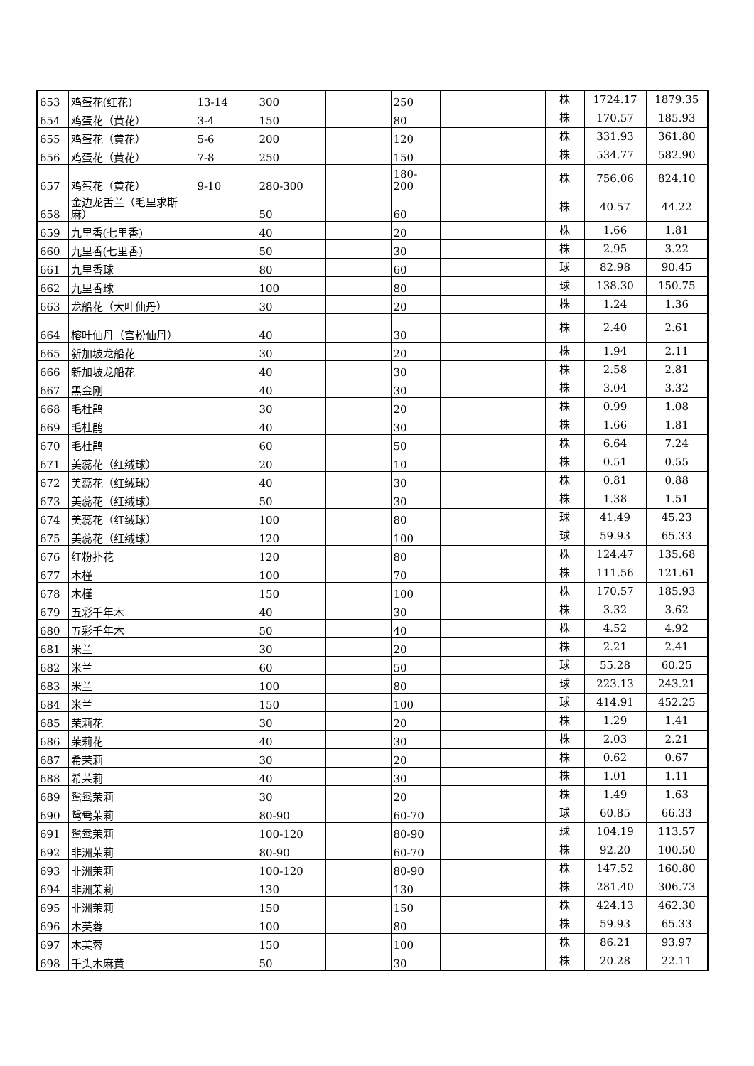| 653 | 鸡蛋花(红花) | 13-14 | 300 | | 250 | | 株 | 1724.17 | 1879.35 |
| 654 | 鸡蛋花（黄花） | 3-4 | 150 | | 80 | | 株 | 170.57 | 185.93 |
| 655 | 鸡蛋花（黄花） | 5-6 | 200 | | 120 | | 株 | 331.93 | 361.80 |
| 656 | 鸡蛋花（黄花） | 7-8 | 250 | | 150 | | 株 | 534.77 | 582.90 |
| 657 | 鸡蛋花（黄花） | 9-10 | 280-300 | | 180-200 | | 株 | 756.06 | 824.10 |
| 658 | 金边龙舌兰（毛里求斯麻） | | 50 | | 60 | | 株 | 40.57 | 44.22 |
| 659 | 九里香(七里香) | | 40 | | 20 | | 株 | 1.66 | 1.81 |
| 660 | 九里香(七里香) | | 50 | | 30 | | 株 | 2.95 | 3.22 |
| 661 | 九里香球 | | 80 | | 60 | | 球 | 82.98 | 90.45 |
| 662 | 九里香球 | | 100 | | 80 | | 球 | 138.30 | 150.75 |
| 663 | 龙船花（大叶仙丹） | | 30 | | 20 | | 株 | 1.24 | 1.36 |
| 664 | 榕叶仙丹（宫粉仙丹） | | 40 | | 30 | | 株 | 2.40 | 2.61 |
| 665 | 新加坡龙船花 | | 30 | | 20 | | 株 | 1.94 | 2.11 |
| 666 | 新加坡龙船花 | | 40 | | 30 | | 株 | 2.58 | 2.81 |
| 667 | 黑金刚 | | 40 | | 30 | | 株 | 3.04 | 3.32 |
| 668 | 毛杜鹃 | | 30 | | 20 | | 株 | 0.99 | 1.08 |
| 669 | 毛杜鹃 | | 40 | | 30 | | 株 | 1.66 | 1.81 |
| 670 | 毛杜鹃 | | 60 | | 50 | | 株 | 6.64 | 7.24 |
| 671 | 美蕊花（红绒球） | | 20 | | 10 | | 株 | 0.51 | 0.55 |
| 672 | 美蕊花（红绒球） | | 40 | | 30 | | 株 | 0.81 | 0.88 |
| 673 | 美蕊花（红绒球） | | 50 | | 30 | | 株 | 1.38 | 1.51 |
| 674 | 美蕊花（红绒球） | | 100 | | 80 | | 球 | 41.49 | 45.23 |
| 675 | 美蕊花（红绒球） | | 120 | | 100 | | 球 | 59.93 | 65.33 |
| 676 | 红粉扑花 | | 120 | | 80 | | 株 | 124.47 | 135.68 |
| 677 | 木槿 | | 100 | | 70 | | 株 | 111.56 | 121.61 |
| 678 | 木槿 | | 150 | | 100 | | 株 | 170.57 | 185.93 |
| 679 | 五彩千年木 | | 40 | | 30 | | 株 | 3.32 | 3.62 |
| 680 | 五彩千年木 | | 50 | | 40 | | 株 | 4.52 | 4.92 |
| 681 | 米兰 | | 30 | | 20 | | 株 | 2.21 | 2.41 |
| 682 | 米兰 | | 60 | | 50 | | 球 | 55.28 | 60.25 |
| 683 | 米兰 | | 100 | | 80 | | 球 | 223.13 | 243.21 |
| 684 | 米兰 | | 150 | | 100 | | 球 | 414.91 | 452.25 |
| 685 | 茉莉花 | | 30 | | 20 | | 株 | 1.29 | 1.41 |
| 686 | 茉莉花 | | 40 | | 30 | | 株 | 2.03 | 2.21 |
| 687 | 希茉莉 | | 30 | | 20 | | 株 | 0.62 | 0.67 |
| 688 | 希茉莉 | | 40 | | 30 | | 株 | 1.01 | 1.11 |
| 689 | 鸳鸯茉莉 | | 30 | | 20 | | 株 | 1.49 | 1.63 |
| 690 | 鸳鸯茉莉 | | 80-90 | | 60-70 | | 球 | 60.85 | 66.33 |
| 691 | 鸳鸯茉莉 | | 100-120 | | 80-90 | | 球 | 104.19 | 113.57 |
| 692 | 非洲茉莉 | | 80-90 | | 60-70 | | 株 | 92.20 | 100.50 |
| 693 | 非洲茉莉 | | 100-120 | | 80-90 | | 株 | 147.52 | 160.80 |
| 694 | 非洲茉莉 | | 130 | | 130 | | 株 | 281.40 | 306.73 |
| 695 | 非洲茉莉 | | 150 | | 150 | | 株 | 424.13 | 462.30 |
| 696 | 木芙蓉 | | 100 | | 80 | | 株 | 59.93 | 65.33 |
| 697 | 木芙蓉 | | 150 | | 100 | | 株 | 86.21 | 93.97 |
| 698 | 千头木麻黄 | | 50 | | 30 | | 株 | 20.28 | 22.11 |